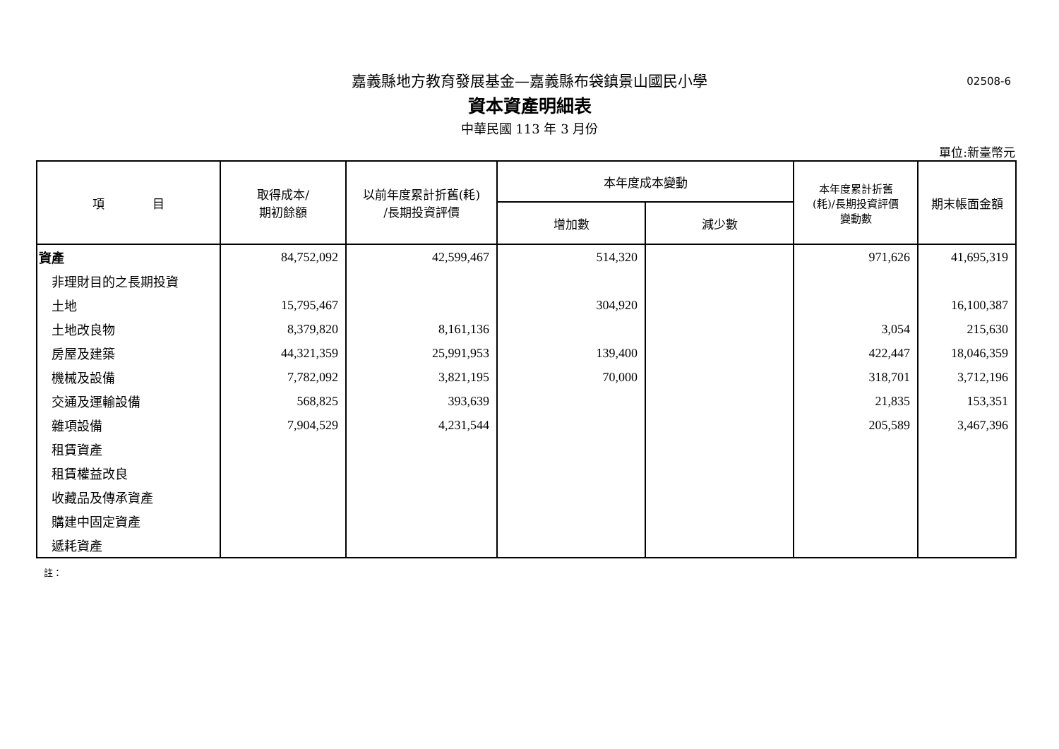嘉義縣地方教育發展基金—嘉義縣布袋鎮景山國民小學
02508-6
資本資產明細表
中華民國 113 年 3 月份
單位:新臺幣元
| 項 目 | 取得成本/ 期初餘額 | 以前年度累計折舊(耗) /長期投資評價 | 本年度成本變動 | | 本年度累計折舊 (耗)/長期投資評價 變動數 | 期末帳面金額 |
| --- | --- | --- | --- | --- | --- | --- |
| | | | 增加數 | 減少數 | | |
| 資產 | 84,752,092 | 42,599,467 | 514,320 | | 971,626 | 41,695,319 |
| 非理財目的之長期投資 | | | | | | |
| 土地 | 15,795,467 | | 304,920 | | | 16,100,387 |
| 土地改良物 | 8,379,820 | 8,161,136 | | | 3,054 | 215,630 |
| 房屋及建築 | 44,321,359 | 25,991,953 | 139,400 | | 422,447 | 18,046,359 |
| 機械及設備 | 7,782,092 | 3,821,195 | 70,000 | | 318,701 | 3,712,196 |
| 交通及運輸設備 | 568,825 | 393,639 | | | 21,835 | 153,351 |
| 雜項設備 | 7,904,529 | 4,231,544 | | | 205,589 | 3,467,396 |
| 租賃資產 | | | | | | |
| 租賃權益改良 | | | | | | |
| 收藏品及傳承資產 | | | | | | |
| 購建中固定資產 | | | | | | |
| 遞耗資產 | | | | | | |
註：